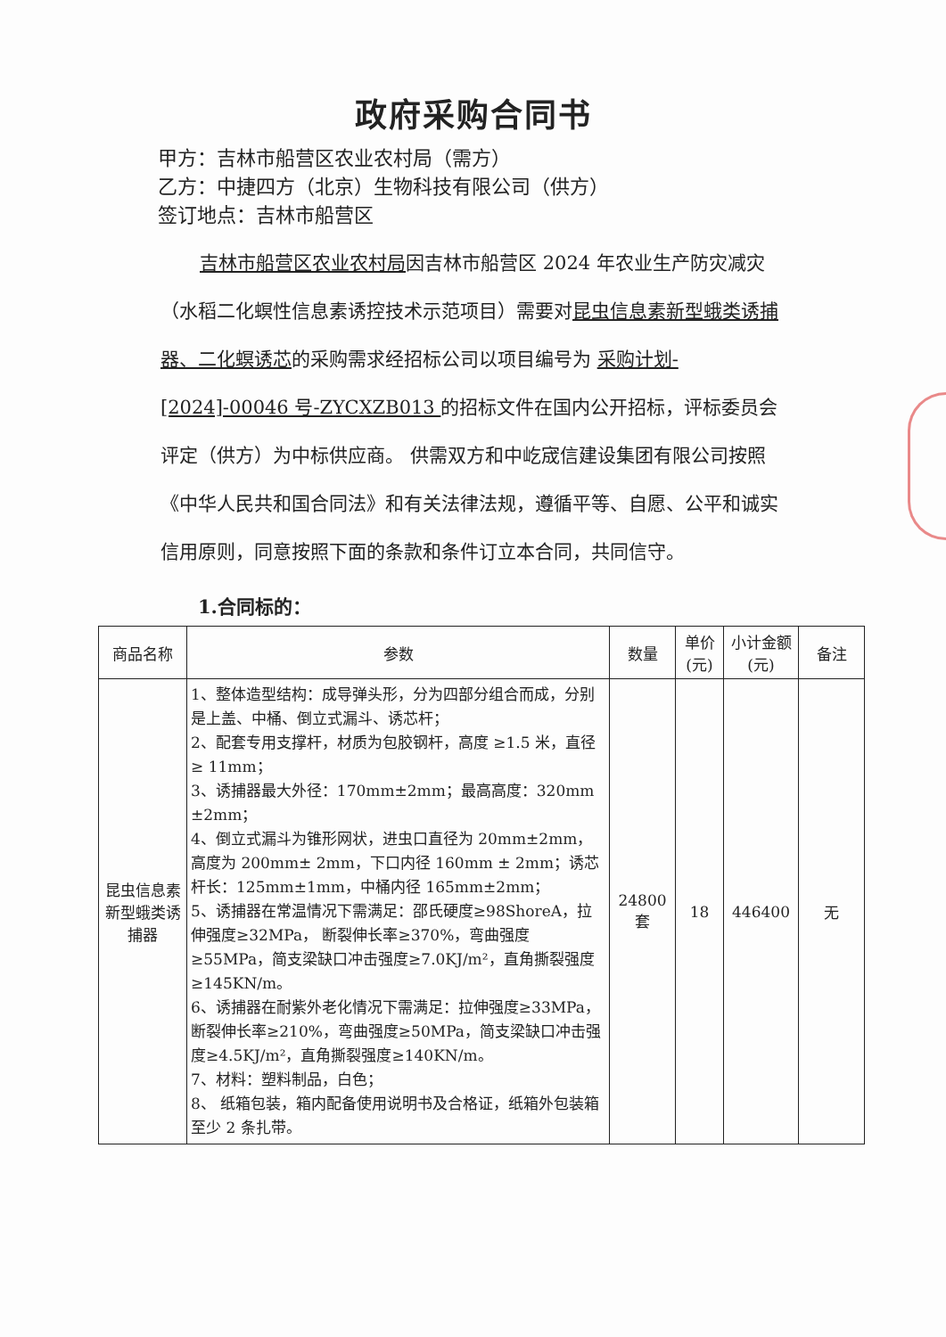政府采购合同书
甲方：吉林市船营区农业农村局（需方）
乙方：中捷四方（北京）生物科技有限公司（供方）
签订地点：吉林市船营区
吉林市船营区农业农村局因吉林市船营区 2024 年农业生产防灾减灾（水稻二化螟性信息素诱控技术示范项目）需要对昆虫信息素新型蛾类诱捕器、二化螟诱芯的采购需求经招标公司以项目编号为 采购计划-[2024]-00046 号-ZYCXZB013 的招标文件在国内公开招标，评标委员会评定（供方）为中标供应商。 供需双方和中屹宬信建设集团有限公司按照《中华人民共和国合同法》和有关法律法规，遵循平等、自愿、公平和诚实信用原则，同意按照下面的条款和条件订立本合同，共同信守。
1.合同标的：
| 商品名称 | 参数 | 数量 | 单价(元) | 小计金额(元) | 备注 |
| --- | --- | --- | --- | --- | --- |
| 昆虫信息素新型蛾类诱捕器 | 1、整体造型结构：成导弹头形，分为四部分组合而成，分别是上盖、中桶、倒立式漏斗、诱芯杆； 2、配套专用支撑杆，材质为包胶钢杆，高度 ≥1.5 米，直径≥ 11mm； 3、诱捕器最大外径：170mm±2mm；最高高度：320mm ±2mm； 4、倒立式漏斗为锥形网状，进虫口直径为 20mm±2mm，高度为 200mm± 2mm，下口内径 160mm ± 2mm；诱芯杆长：125mm±1mm，中桶内径 165mm±2mm； 5、诱捕器在常温情况下需满足：邵氏硬度≥98ShoreA，拉伸强度≥32MPa， 断裂伸长率≥370%，弯曲强度≥55MPa，简支梁缺口冲击强度≥7.0KJ/m²，直角撕裂强度≥145KN/m。 6、诱捕器在耐紫外老化情况下需满足：拉伸强度≥33MPa，断裂伸长率≥210%，弯曲强度≥50MPa，简支梁缺口冲击强度≥4.5KJ/m²，直角撕裂强度≥140KN/m。 7、材料：塑料制品，白色； 8、 纸箱包装，箱内配备使用说明书及合格证，纸箱外包装箱至少 2 条扎带。 | 24800 套 | 18 | 446400 | 无 |